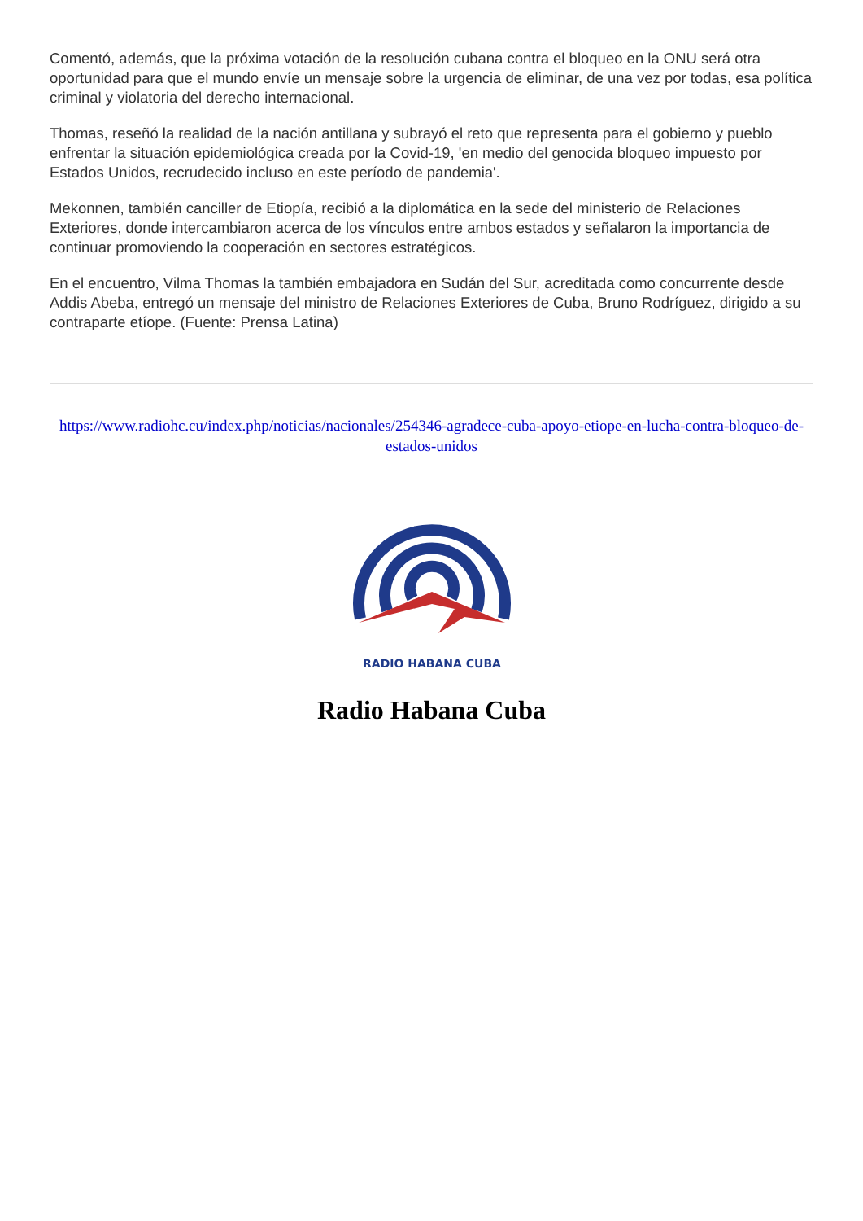Comentó, además, que la próxima votación de la resolución cubana contra el bloqueo en la ONU será otra oportunidad para que el mundo envíe un mensaje sobre la urgencia de eliminar, de una vez por todas, esa política criminal y violatoria del derecho internacional.
Thomas, reseñó la realidad de la nación antillana y subrayó el reto que representa para el gobierno y pueblo enfrentar la situación epidemiológica creada por la Covid-19, 'en medio del genocida bloqueo impuesto por Estados Unidos, recrudecido incluso en este período de pandemia'.
Mekonnen, también canciller de Etiopía, recibió a la diplomática en la sede del ministerio de Relaciones Exteriores, donde intercambiaron acerca de los vínculos entre ambos estados y señalaron la importancia de continuar promoviendo la cooperación en sectores estratégicos.
En el encuentro, Vilma Thomas la también embajadora en Sudán del Sur, acreditada como concurrente desde Addis Abeba, entregó un mensaje del ministro de Relaciones Exteriores de Cuba, Bruno Rodríguez, dirigido a su contraparte etíope. (Fuente: Prensa Latina)
https://www.radiohc.cu/index.php/noticias/nacionales/254346-agradece-cuba-apoyo-etiope-en-lucha-contra-bloqueo-de-estados-unidos
RADIO HABANA CUBA
Radio Habana Cuba